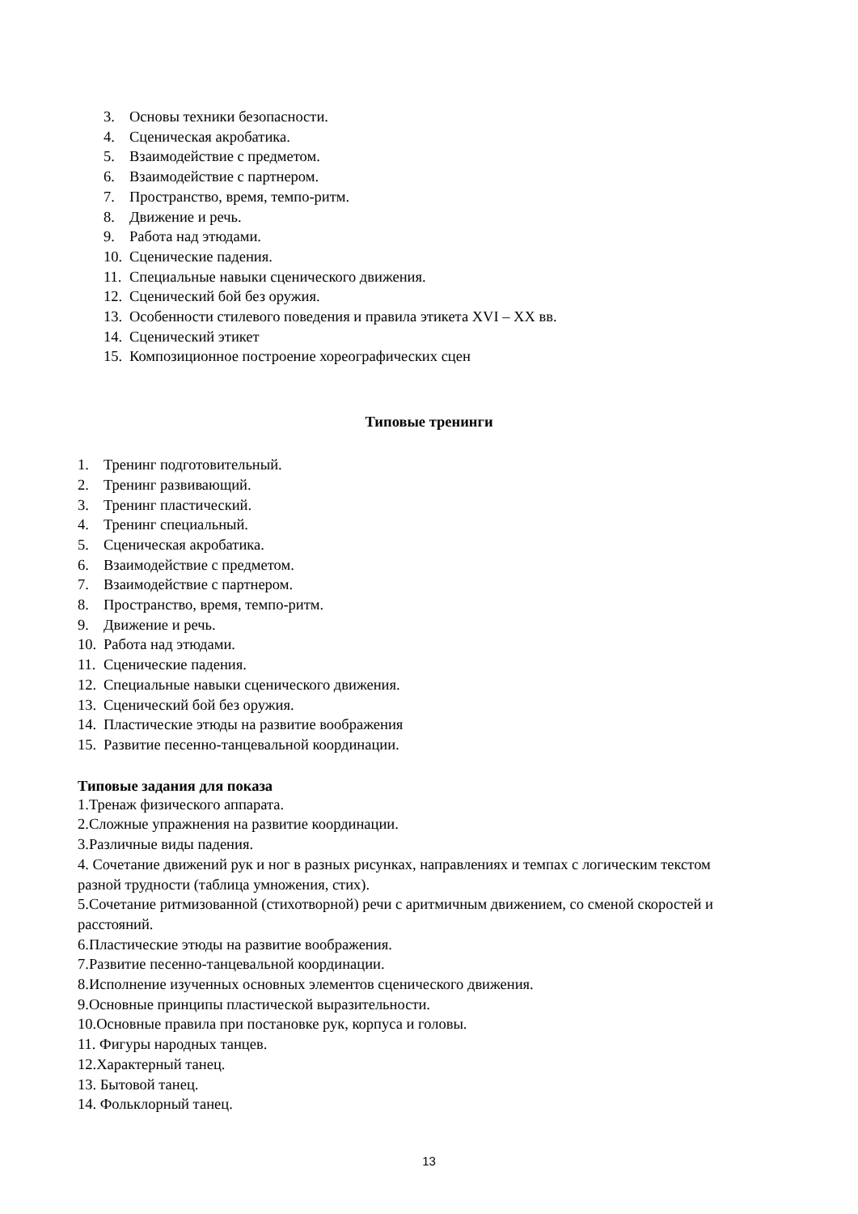3. Основы техники безопасности.
4. Сценическая акробатика.
5. Взаимодействие с предметом.
6. Взаимодействие с партнером.
7. Пространство, время, темпо-ритм.
8. Движение и речь.
9. Работа над этюдами.
10. Сценические падения.
11. Специальные навыки сценического движения.
12. Сценический бой без оружия.
13. Особенности стилевого поведения и правила этикета XVI – XX вв.
14. Сценический этикет
15. Композиционное построение хореографических сцен
Типовые тренинги
1. Тренинг подготовительный.
2. Тренинг развивающий.
3. Тренинг пластический.
4. Тренинг специальный.
5. Сценическая акробатика.
6. Взаимодействие с предметом.
7. Взаимодействие с партнером.
8. Пространство, время, темпо-ритм.
9. Движение и речь.
10. Работа над этюдами.
11. Сценические падения.
12. Специальные навыки сценического движения.
13. Сценический бой без оружия.
14. Пластические этюды на развитие воображения
15. Развитие песенно-танцевальной координации.
Типовые задания для показа
1.Тренаж физического аппарата.
2.Сложные упражнения на развитие координации.
3.Различные виды падения.
4. Сочетание движений рук и ног в разных рисунках, направлениях и темпах с логическим текстом разной трудности (таблица умножения, стих).
5.Сочетание ритмизованной (стихотворной) речи с аритмичным движением, со сменой скоростей и расстояний.
6.Пластические этюды на развитие воображения.
7.Развитие песенно-танцевальной координации.
8.Исполнение изученных основных элементов сценического движения.
9.Основные принципы пластической выразительности.
10.Основные правила при постановке рук, корпуса и головы.
11. Фигуры народных танцев.
12.Характерный танец.
13. Бытовой танец.
14. Фольклорный танец.
13